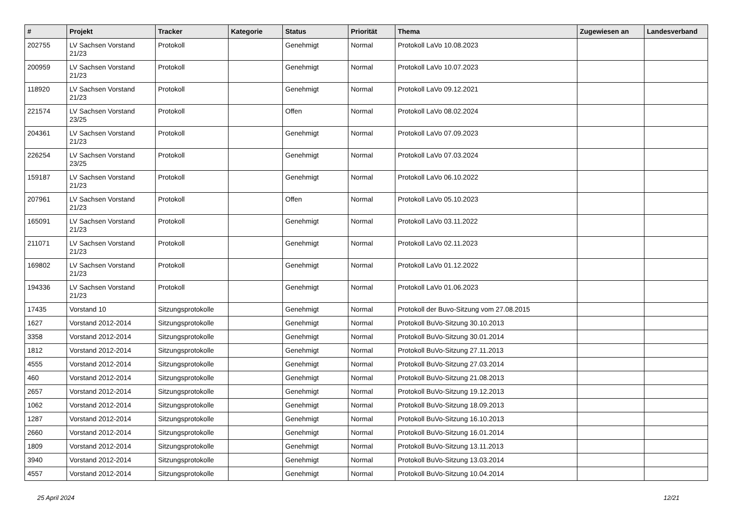| # | Projekt | Tracker | Kategorie | Status | Priorität | Thema | Zugewiesen an | Landesverband |
| --- | --- | --- | --- | --- | --- | --- | --- | --- |
| 202755 | LV Sachsen Vorstand 21/23 | Protokoll | | Genehmigt | Normal | Protokoll LaVo 10.08.2023 | | |
| 200959 | LV Sachsen Vorstand 21/23 | Protokoll | | Genehmigt | Normal | Protokoll LaVo 10.07.2023 | | |
| 118920 | LV Sachsen Vorstand 21/23 | Protokoll | | Genehmigt | Normal | Protokoll LaVo 09.12.2021 | | |
| 221574 | LV Sachsen Vorstand 23/25 | Protokoll | | Offen | Normal | Protokoll LaVo 08.02.2024 | | |
| 204361 | LV Sachsen Vorstand 21/23 | Protokoll | | Genehmigt | Normal | Protokoll LaVo 07.09.2023 | | |
| 226254 | LV Sachsen Vorstand 23/25 | Protokoll | | Genehmigt | Normal | Protokoll LaVo 07.03.2024 | | |
| 159187 | LV Sachsen Vorstand 21/23 | Protokoll | | Genehmigt | Normal | Protokoll LaVo 06.10.2022 | | |
| 207961 | LV Sachsen Vorstand 21/23 | Protokoll | | Offen | Normal | Protokoll LaVo 05.10.2023 | | |
| 165091 | LV Sachsen Vorstand 21/23 | Protokoll | | Genehmigt | Normal | Protokoll LaVo 03.11.2022 | | |
| 211071 | LV Sachsen Vorstand 21/23 | Protokoll | | Genehmigt | Normal | Protokoll LaVo 02.11.2023 | | |
| 169802 | LV Sachsen Vorstand 21/23 | Protokoll | | Genehmigt | Normal | Protokoll LaVo 01.12.2022 | | |
| 194336 | LV Sachsen Vorstand 21/23 | Protokoll | | Genehmigt | Normal | Protokoll LaVo 01.06.2023 | | |
| 17435 | Vorstand 10 | Sitzungsprotokolle | | Genehmigt | Normal | Protokoll der Buvo-Sitzung vom 27.08.2015 | | |
| 1627 | Vorstand 2012-2014 | Sitzungsprotokolle | | Genehmigt | Normal | Protokoll BuVo-Sitzung 30.10.2013 | | |
| 3358 | Vorstand 2012-2014 | Sitzungsprotokolle | | Genehmigt | Normal | Protokoll BuVo-Sitzung 30.01.2014 | | |
| 1812 | Vorstand 2012-2014 | Sitzungsprotokolle | | Genehmigt | Normal | Protokoll BuVo-Sitzung 27.11.2013 | | |
| 4555 | Vorstand 2012-2014 | Sitzungsprotokolle | | Genehmigt | Normal | Protokoll BuVo-Sitzung 27.03.2014 | | |
| 460 | Vorstand 2012-2014 | Sitzungsprotokolle | | Genehmigt | Normal | Protokoll BuVo-Sitzung 21.08.2013 | | |
| 2657 | Vorstand 2012-2014 | Sitzungsprotokolle | | Genehmigt | Normal | Protokoll BuVo-Sitzung 19.12.2013 | | |
| 1062 | Vorstand 2012-2014 | Sitzungsprotokolle | | Genehmigt | Normal | Protokoll BuVo-Sitzung 18.09.2013 | | |
| 1287 | Vorstand 2012-2014 | Sitzungsprotokolle | | Genehmigt | Normal | Protokoll BuVo-Sitzung 16.10.2013 | | |
| 2660 | Vorstand 2012-2014 | Sitzungsprotokolle | | Genehmigt | Normal | Protokoll BuVo-Sitzung 16.01.2014 | | |
| 1809 | Vorstand 2012-2014 | Sitzungsprotokolle | | Genehmigt | Normal | Protokoll BuVo-Sitzung 13.11.2013 | | |
| 3940 | Vorstand 2012-2014 | Sitzungsprotokolle | | Genehmigt | Normal | Protokoll BuVo-Sitzung 13.03.2014 | | |
| 4557 | Vorstand 2012-2014 | Sitzungsprotokolle | | Genehmigt | Normal | Protokoll BuVo-Sitzung 10.04.2014 | | |
25 April 2024 12/21